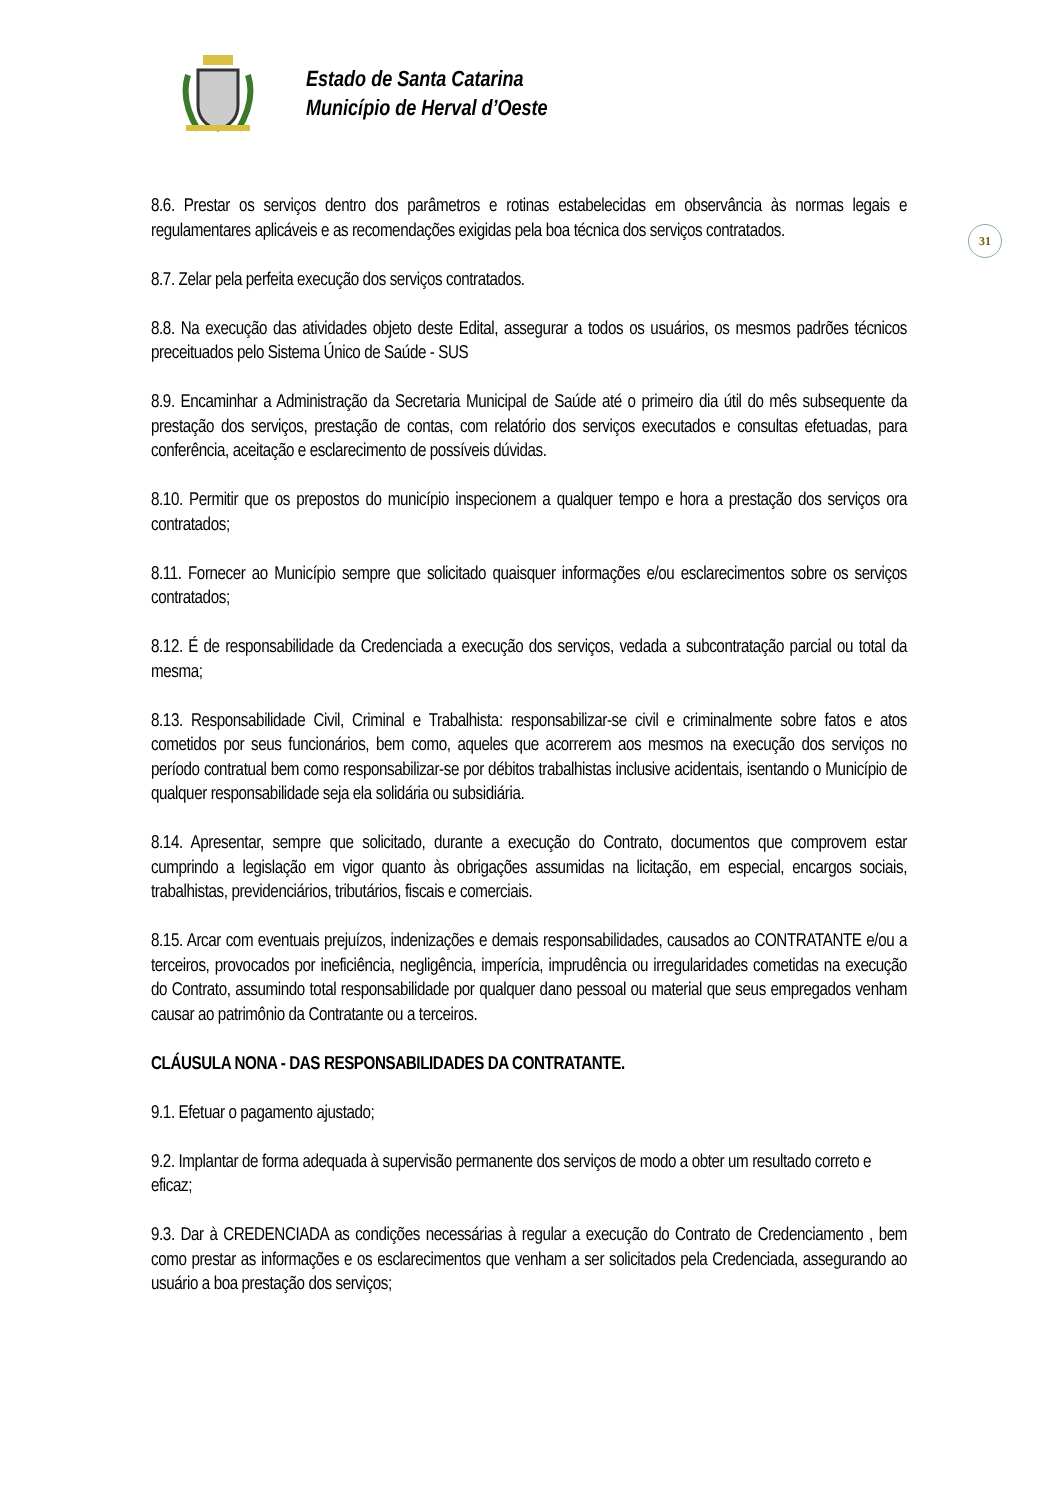Estado de Santa Catarina
Município de Herval d’Oeste
31
8.6. Prestar os serviços dentro dos parâmetros e rotinas estabelecidas em observância às normas legais e regulamentares aplicáveis e as recomendações exigidas pela boa técnica dos serviços contratados.
8.7. Zelar pela perfeita execução dos serviços contratados.
8.8. Na execução das atividades objeto deste Edital, assegurar a todos os usuários, os mesmos padrões técnicos preceituados pelo Sistema Único de Saúde - SUS
8.9. Encaminhar a Administração da Secretaria Municipal de Saúde até o primeiro dia útil do mês subsequente da prestação dos serviços, prestação de contas, com relatório dos serviços executados e consultas efetuadas, para conferência, aceitação e esclarecimento de possíveis dúvidas.
8.10. Permitir que os prepostos do município inspecionem a qualquer tempo e hora a prestação dos serviços ora contratados;
8.11. Fornecer ao Município sempre que solicitado quaisquer informações e/ou esclarecimentos sobre os serviços contratados;
8.12. É de responsabilidade da Credenciada a execução dos serviços, vedada a subcontratação parcial ou total da mesma;
8.13. Responsabilidade Civil, Criminal e Trabalhista: responsabilizar-se civil e criminalmente sobre fatos e atos cometidos por seus funcionários, bem como, aqueles que acorrerem aos mesmos na execução dos serviços no período contratual bem como responsabilizar-se por débitos trabalhistas inclusive acidentais, isentando o Município de qualquer responsabilidade seja ela solidária ou subsidiária.
8.14. Apresentar, sempre que solicitado, durante a execução do Contrato, documentos que comprovem estar cumprindo a legislação em vigor quanto às obrigações assumidas na licitação, em especial, encargos sociais, trabalhistas, previdenciários, tributários, fiscais e comerciais.
8.15. Arcar com eventuais prejuízos, indenizações e demais responsabilidades, causados ao CONTRATANTE e/ou a terceiros, provocados por ineficiência, negligência, imperícia, imprudência ou irregularidades cometidas na execução do Contrato, assumindo total responsabilidade por qualquer dano pessoal ou material que seus empregados venham causar ao patrimônio da Contratante ou a terceiros.
CLÁUSULA NONA - DAS RESPONSABILIDADES DA CONTRATANTE.
9.1. Efetuar o pagamento ajustado;
9.2. Implantar de forma adequada à supervisão permanente dos serviços de modo a obter um resultado correto e eficaz;
9.3. Dar à CREDENCIADA as condições necessárias à regular a execução do Contrato de Credenciamento , bem como prestar as informações e os esclarecimentos que venham a ser solicitados pela Credenciada, assegurando ao usuário a boa prestação dos serviços;